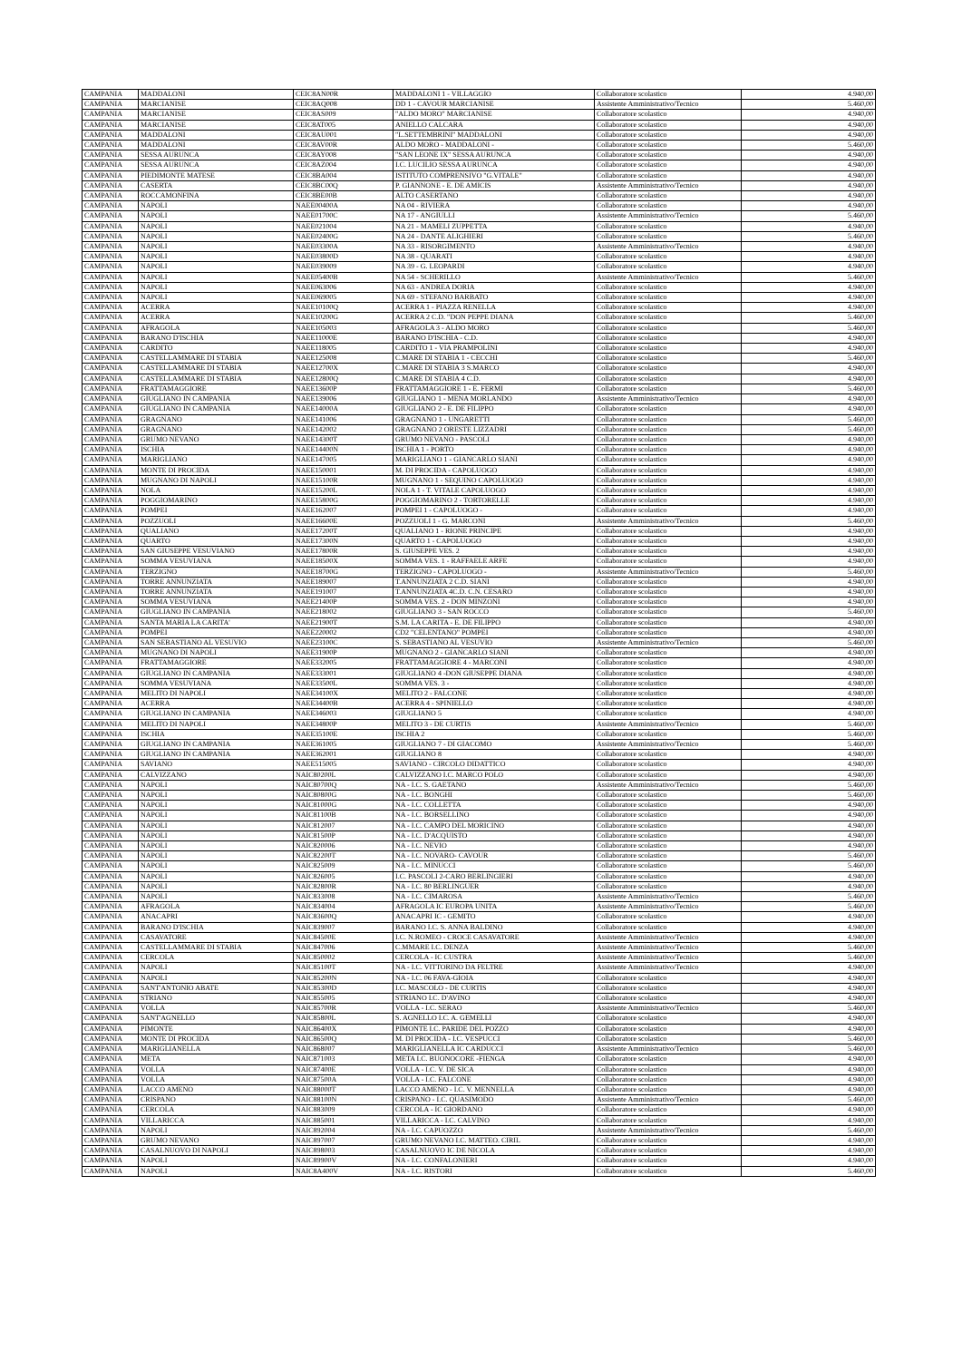| CAMPANIA | MADDALONI | CEIC8AN00R | MADDALONI 1 - VILLAGGIO | Collaboratore scolastico | 4.940,00 |
| CAMPANIA | MARCIANISE | CEIC8AQ008 | DD 1 - CAVOUR MARCIANISE | Assistente Amministrativo/Tecnico | 5.460,00 |
| CAMPANIA | MARCIANISE | CEIC8AS009 | "ALDO MORO" MARCIANISE | Collaboratore scolastico | 4.940,00 |
| CAMPANIA | MARCIANISE | CEIC8AT005 | ANIELLO CALCARA | Collaboratore scolastico | 4.940,00 |
| CAMPANIA | MADDALONI | CEIC8AU001 | "L.SETTEMBRINI" MADDALONI | Collaboratore scolastico | 4.940,00 |
| CAMPANIA | MADDALONI | CEIC8AV00R | ALDO MORO - MADDALONI - | Collaboratore scolastico | 5.460,00 |
| CAMPANIA | SESSA AURUNCA | CEIC8AY008 | "SAN LEONE IX" SESSA AURUNCA | Collaboratore scolastico | 4.940,00 |
| CAMPANIA | SESSA AURUNCA | CEIC8AZ004 | I.C. LUCILIO SESSA AURUNCA | Collaboratore scolastico | 4.940,00 |
| CAMPANIA | PIEDIMONTE MATESE | CEIC8BA004 | ISTITUTO COMPRENSIVO "G.VITALE" | Collaboratore scolastico | 4.940,00 |
| CAMPANIA | CASERTA | CEIC8BC00Q | P. GIANNONE - E. DE AMICIS | Assistente Amministrativo/Tecnico | 4.940,00 |
| CAMPANIA | ROCCAMONFINA | CEIC8BE00B | ALTO CASERTANO | Collaboratore scolastico | 4.940,00 |
| CAMPANIA | NAPOLI | NAEE00400A | NA 04 - RIVIERA | Collaboratore scolastico | 4.940,00 |
| CAMPANIA | NAPOLI | NAEE01700C | NA 17 - ANGIULLI | Assistente Amministrativo/Tecnico | 5.460,00 |
| CAMPANIA | NAPOLI | NAEE021004 | NA 21 - MAMELI ZUPPETTA | Collaboratore scolastico | 4.940,00 |
| CAMPANIA | NAPOLI | NAEE02400G | NA 24 - DANTE ALIGHIERI | Collaboratore scolastico | 5.460,00 |
| CAMPANIA | NAPOLI | NAEE03300A | NA 33 - RISORGIMENTO | Assistente Amministrativo/Tecnico | 4.940,00 |
| CAMPANIA | NAPOLI | NAEE03800D | NA 38 - QUARATI | Collaboratore scolastico | 4.940,00 |
| CAMPANIA | NAPOLI | NAEE039009 | NA 39 - G. LEOPARDI | Collaboratore scolastico | 4.940,00 |
| CAMPANIA | NAPOLI | NAEE05400B | NA 54 - SCHERILLO | Assistente Amministrativo/Tecnico | 5.460,00 |
| CAMPANIA | NAPOLI | NAEE063006 | NA 63 - ANDREA DORIA | Collaboratore scolastico | 4.940,00 |
| CAMPANIA | NAPOLI | NAEE069005 | NA 69 - STEFANO BARBATO | Collaboratore scolastico | 4.940,00 |
| CAMPANIA | ACERRA | NAEE10100Q | ACERRA 1 - PIAZZA RENELLA | Collaboratore scolastico | 4.940,00 |
| CAMPANIA | ACERRA | NAEE10200G | ACERRA 2 C.D. "DON PEPPE DIANA | Collaboratore scolastico | 5.460,00 |
| CAMPANIA | AFRAGOLA | NAEE105003 | AFRAGOLA 3 - ALDO MORO | Collaboratore scolastico | 5.460,00 |
| CAMPANIA | BARANO D'ISCHIA | NAEE11000E | BARANO D'ISCHIA - C.D. | Collaboratore scolastico | 4.940,00 |
| CAMPANIA | CARDITO | NAEE118005 | CARDITO 1 - VIA PRAMPOLINI | Collaboratore scolastico | 4.940,00 |
| CAMPANIA | CASTELLAMMARE DI STABIA | NAEE125008 | C.MARE DI STABIA 1 - CECCHI | Collaboratore scolastico | 5.460,00 |
| CAMPANIA | CASTELLAMMARE DI STABIA | NAEE12700X | C.MARE DI STABIA 3 S.MARCO | Collaboratore scolastico | 4.940,00 |
| CAMPANIA | CASTELLAMMARE DI STABIA | NAEE12800Q | C.MARE DI STABIA 4 C.D. | Collaboratore scolastico | 4.940,00 |
| CAMPANIA | FRATTAMAGGIORE | NAEE13600P | FRATTAMAGGIORE 1 - E. FERMI | Collaboratore scolastico | 5.460,00 |
| CAMPANIA | GIUGLIANO IN CAMPANIA | NAEE139006 | GIUGLIANO 1 - MENA MORLANDO | Assistente Amministrativo/Tecnico | 4.940,00 |
| CAMPANIA | GIUGLIANO IN CAMPANIA | NAEE14000A | GIUGLIANO 2 - E. DE FILIPPO | Collaboratore scolastico | 4.940,00 |
| CAMPANIA | GRAGNANO | NAEE141006 | GRAGNANO 1 - UNGARETTI | Collaboratore scolastico | 5.460,00 |
| CAMPANIA | GRAGNANO | NAEE142002 | GRAGNANO 2 ORESTE LIZZADRI | Collaboratore scolastico | 5.460,00 |
| CAMPANIA | GRUMO NEVANO | NAEE14300T | GRUMO NEVANO - PASCOLI | Collaboratore scolastico | 4.940,00 |
| CAMPANIA | ISCHIA | NAEE14400N | ISCHIA 1 - PORTO | Collaboratore scolastico | 4.940,00 |
| CAMPANIA | MARIGLIANO | NAEE147005 | MARIGLIANO 1 - GIANCARLO SIANI | Collaboratore scolastico | 4.940,00 |
| CAMPANIA | MONTE DI PROCIDA | NAEE150001 | M. DI PROCIDA - CAPOLUOGO | Collaboratore scolastico | 4.940,00 |
| CAMPANIA | MUGNANO DI NAPOLI | NAEE15100R | MUGNANO 1 - SEQUINO CAPOLUOGO | Collaboratore scolastico | 4.940,00 |
| CAMPANIA | NOLA | NAEE15200L | NOLA 1 - T. VITALE CAPOLUOGO | Collaboratore scolastico | 4.940,00 |
| CAMPANIA | POGGIOMARINO | NAEE15800G | POGGIOMARINO 2 - TORTORELLE | Collaboratore scolastico | 4.940,00 |
| CAMPANIA | POMPEI | NAEE162007 | POMPEI 1 - CAPOLUOGO - | Collaboratore scolastico | 4.940,00 |
| CAMPANIA | POZZUOLI | NAEE16600E | POZZUOLI 1 - G. MARCONI | Assistente Amministrativo/Tecnico | 5.460,00 |
| CAMPANIA | QUALIANO | NAEE17200T | QUALIANO 1 - RIONE PRINCIPE | Collaboratore scolastico | 4.940,00 |
| CAMPANIA | QUARTO | NAEE17300N | QUARTO 1 - CAPOLUOGO | Collaboratore scolastico | 4.940,00 |
| CAMPANIA | SAN GIUSEPPE VESUVIANO | NAEE17800R | S. GIUSEPPE VES. 2 | Collaboratore scolastico | 4.940,00 |
| CAMPANIA | SOMMA VESUVIANA | NAEE18500X | SOMMA VES. 1 - RAFFAELE ARFE | Collaboratore scolastico | 4.940,00 |
| CAMPANIA | TERZIGNO | NAEE18700G | TERZIGNO - CAPOLUOGO - | Assistente Amministrativo/Tecnico | 5.460,00 |
| CAMPANIA | TORRE ANNUNZIATA | NAEE189007 | T.ANNUNZIATA 2 C.D. SIANI | Collaboratore scolastico | 4.940,00 |
| CAMPANIA | TORRE ANNUNZIATA | NAEE191007 | T.ANNUNZIATA 4C.D. C.N. CESARO | Collaboratore scolastico | 4.940,00 |
| CAMPANIA | SOMMA VESUVIANA | NAEE21400P | SOMMA VES. 2 - DON MINZONI | Collaboratore scolastico | 4.940,00 |
| CAMPANIA | GIUGLIANO IN CAMPANIA | NAEE218002 | GIUGLIANO 3 - SAN ROCCO | Collaboratore scolastico | 5.460,00 |
| CAMPANIA | SANTA MARIA LA CARITA' | NAEE21900T | S.M. LA CARITA - E. DE FILIPPO | Collaboratore scolastico | 4.940,00 |
| CAMPANIA | POMPEI | NAEE220002 | CD2 "CELENTANO" POMPEI | Collaboratore scolastico | 4.940,00 |
| CAMPANIA | SAN SEBASTIANO AL VESUVIO | NAEE23100C | S. SEBASTIANO AL VESUVIO | Assistente Amministrativo/Tecnico | 5.460,00 |
| CAMPANIA | MUGNANO DI NAPOLI | NAEE31900P | MUGNANO 2 - GIANCARLO SIANI | Collaboratore scolastico | 4.940,00 |
| CAMPANIA | FRATTAMAGGIORE | NAEE332005 | FRATTAMAGGIORE 4 - MARCONI | Collaboratore scolastico | 4.940,00 |
| CAMPANIA | GIUGLIANO IN CAMPANIA | NAEE333001 | GIUGLIANO 4 -DON GIUSEPPE DIANA | Collaboratore scolastico | 4.940,00 |
| CAMPANIA | SOMMA VESUVIANA | NAEE33500L | SOMMA VES. 3 - | Collaboratore scolastico | 4.940,00 |
| CAMPANIA | MELITO DI NAPOLI | NAEE34100X | MELITO 2 - FALCONE | Collaboratore scolastico | 4.940,00 |
| CAMPANIA | ACERRA | NAEE34400B | ACERRA 4 - SPINIELLO | Collaboratore scolastico | 4.940,00 |
| CAMPANIA | GIUGLIANO IN CAMPANIA | NAEE346003 | GIUGLIANO 5 | Collaboratore scolastico | 4.940,00 |
| CAMPANIA | MELITO DI NAPOLI | NAEE34800P | MELITO 3 - DE CURTIS | Assistente Amministrativo/Tecnico | 5.460,00 |
| CAMPANIA | ISCHIA | NAEE35100E | ISCHIA 2 | Collaboratore scolastico | 5.460,00 |
| CAMPANIA | GIUGLIANO IN CAMPANIA | NAEE361005 | GIUGLIANO 7 - DI GIACOMO | Assistente Amministrativo/Tecnico | 5.460,00 |
| CAMPANIA | GIUGLIANO IN CAMPANIA | NAEE362001 | GIUGLIANO 8 | Collaboratore scolastico | 4.940,00 |
| CAMPANIA | SAVIANO | NAEE515005 | SAVIANO - CIRCOLO DIDATTICO | Collaboratore scolastico | 4.940,00 |
| CAMPANIA | CALVIZZANO | NAIC80200L | CALVIZZANO I.C. MARCO POLO | Collaboratore scolastico | 4.940,00 |
| CAMPANIA | NAPOLI | NAIC80700Q | NA - I.C. S. GAETANO | Assistente Amministrativo/Tecnico | 5.460,00 |
| CAMPANIA | NAPOLI | NAIC80800G | NA - I.C. BONGHI | Collaboratore scolastico | 5.460,00 |
| CAMPANIA | NAPOLI | NAIC81000G | NA - I.C. COLLETTA | Collaboratore scolastico | 4.940,00 |
| CAMPANIA | NAPOLI | NAIC81100B | NA - I.C. BORSELLINO | Collaboratore scolastico | 4.940,00 |
| CAMPANIA | NAPOLI | NAIC812007 | NA - I.C. CAMPO DEL MORICINO | Collaboratore scolastico | 4.940,00 |
| CAMPANIA | NAPOLI | NAIC81500P | NA - I.C. D'ACQUISTO | Collaboratore scolastico | 4.940,00 |
| CAMPANIA | NAPOLI | NAIC820006 | NA - I.C. NEVIO | Collaboratore scolastico | 4.940,00 |
| CAMPANIA | NAPOLI | NAIC82200T | NA - I.C. NOVARO- CAVOUR | Collaboratore scolastico | 5.460,00 |
| CAMPANIA | NAPOLI | NAIC825009 | NA - I.C. MINUCCI | Collaboratore scolastico | 5.460,00 |
| CAMPANIA | NAPOLI | NAIC826005 | I.C. PASCOLI 2-CARO BERLINGIERI | Collaboratore scolastico | 4.940,00 |
| CAMPANIA | NAPOLI | NAIC82800R | NA - I.C. 80 BERLINGUER | Collaboratore scolastico | 4.940,00 |
| CAMPANIA | NAPOLI | NAIC833008 | NA - I.C. CIMAROSA | Assistente Amministrativo/Tecnico | 5.460,00 |
| CAMPANIA | AFRAGOLA | NAIC834004 | AFRAGOLA IC EUROPA UNITA | Assistente Amministrativo/Tecnico | 5.460,00 |
| CAMPANIA | ANACAPRI | NAIC83600Q | ANACAPRI IC - GEMITO | Collaboratore scolastico | 4.940,00 |
| CAMPANIA | BARANO D'ISCHIA | NAIC839007 | BARANO I.C. S. ANNA BALDINO | Collaboratore scolastico | 4.940,00 |
| CAMPANIA | CASAVATORE | NAIC84500E | I.C. N.ROMEO - CROCE CASAVATORE | Assistente Amministrativo/Tecnico | 4.940,00 |
| CAMPANIA | CASTELLAMMARE DI STABIA | NAIC847006 | C.MMARE I.C. DENZA | Assistente Amministrativo/Tecnico | 5.460,00 |
| CAMPANIA | CERCOLA | NAIC850002 | CERCOLA - IC CUSTRA | Assistente Amministrativo/Tecnico | 5.460,00 |
| CAMPANIA | NAPOLI | NAIC85100T | NA - I.C. VITTORINO DA FELTRE | Assistente Amministrativo/Tecnico | 4.940,00 |
| CAMPANIA | NAPOLI | NAIC85200N | NA - I.C. 06 FAVA-GIOIA | Collaboratore scolastico | 4.940,00 |
| CAMPANIA | SANT'ANTONIO ABATE | NAIC85300D | I.C. MASCOLO - DE CURTIS | Collaboratore scolastico | 4.940,00 |
| CAMPANIA | STRIANO | NAIC855005 | STRIANO I.C. D'AVINO | Collaboratore scolastico | 4.940,00 |
| CAMPANIA | VOLLA | NAIC85700R | VOLLA - I.C. SERAO | Assistente Amministrativo/Tecnico | 5.460,00 |
| CAMPANIA | SANT'AGNELLO | NAIC85800L | S. AGNELLO I.C. A. GEMELLI | Collaboratore scolastico | 4.940,00 |
| CAMPANIA | PIMONTE | NAIC86400X | PIMONTE I.C. PARIDE DEL POZZO | Collaboratore scolastico | 4.940,00 |
| CAMPANIA | MONTE DI PROCIDA | NAIC86500Q | M. DI PROCIDA - I.C. VESPUCCI | Collaboratore scolastico | 5.460,00 |
| CAMPANIA | MARIGLIANELLA | NAIC868007 | MARIGLIANELLA IC CARDUCCI | Assistente Amministrativo/Tecnico | 5.460,00 |
| CAMPANIA | META | NAIC871003 | META I.C. BUONOCORE -FIENGA | Collaboratore scolastico | 4.940,00 |
| CAMPANIA | VOLLA | NAIC87400E | VOLLA - I.C. V. DE SICA | Collaboratore scolastico | 4.940,00 |
| CAMPANIA | VOLLA | NAIC87500A | VOLLA - I.C. FALCONE | Collaboratore scolastico | 4.940,00 |
| CAMPANIA | LACCO AMENO | NAIC88000T | LACCO AMENO - I.C. V. MENNELLA | Collaboratore scolastico | 4.940,00 |
| CAMPANIA | CRISPANO | NAIC88100N | CRISPANO - I.C. QUASIMODO | Assistente Amministrativo/Tecnico | 5.460,00 |
| CAMPANIA | CERCOLA | NAIC883009 | CERCOLA - IC GIORDANO | Collaboratore scolastico | 4.940,00 |
| CAMPANIA | VILLARICCA | NAIC885001 | VILLARICCA - I.C. CALVINO | Collaboratore scolastico | 4.940,00 |
| CAMPANIA | NAPOLI | NAIC892004 | NA - I.C. CAPUOZZO | Assistente Amministrativo/Tecnico | 5.460,00 |
| CAMPANIA | GRUMO NEVANO | NAIC897007 | GRUMO NEVANO I.C. MATTEO. CIRIL | Collaboratore scolastico | 4.940,00 |
| CAMPANIA | CASALNUOVO DI NAPOLI | NAIC898003 | CASALNUOVO IC DE NICOLA | Collaboratore scolastico | 4.940,00 |
| CAMPANIA | NAPOLI | NAIC89900V | NA - I.C. CONFALONIERI | Collaboratore scolastico | 4.940,00 |
| CAMPANIA | NAPOLI | NAIC8A400V | NA - I.C. RISTORI | Collaboratore scolastico | 5.460,00 |